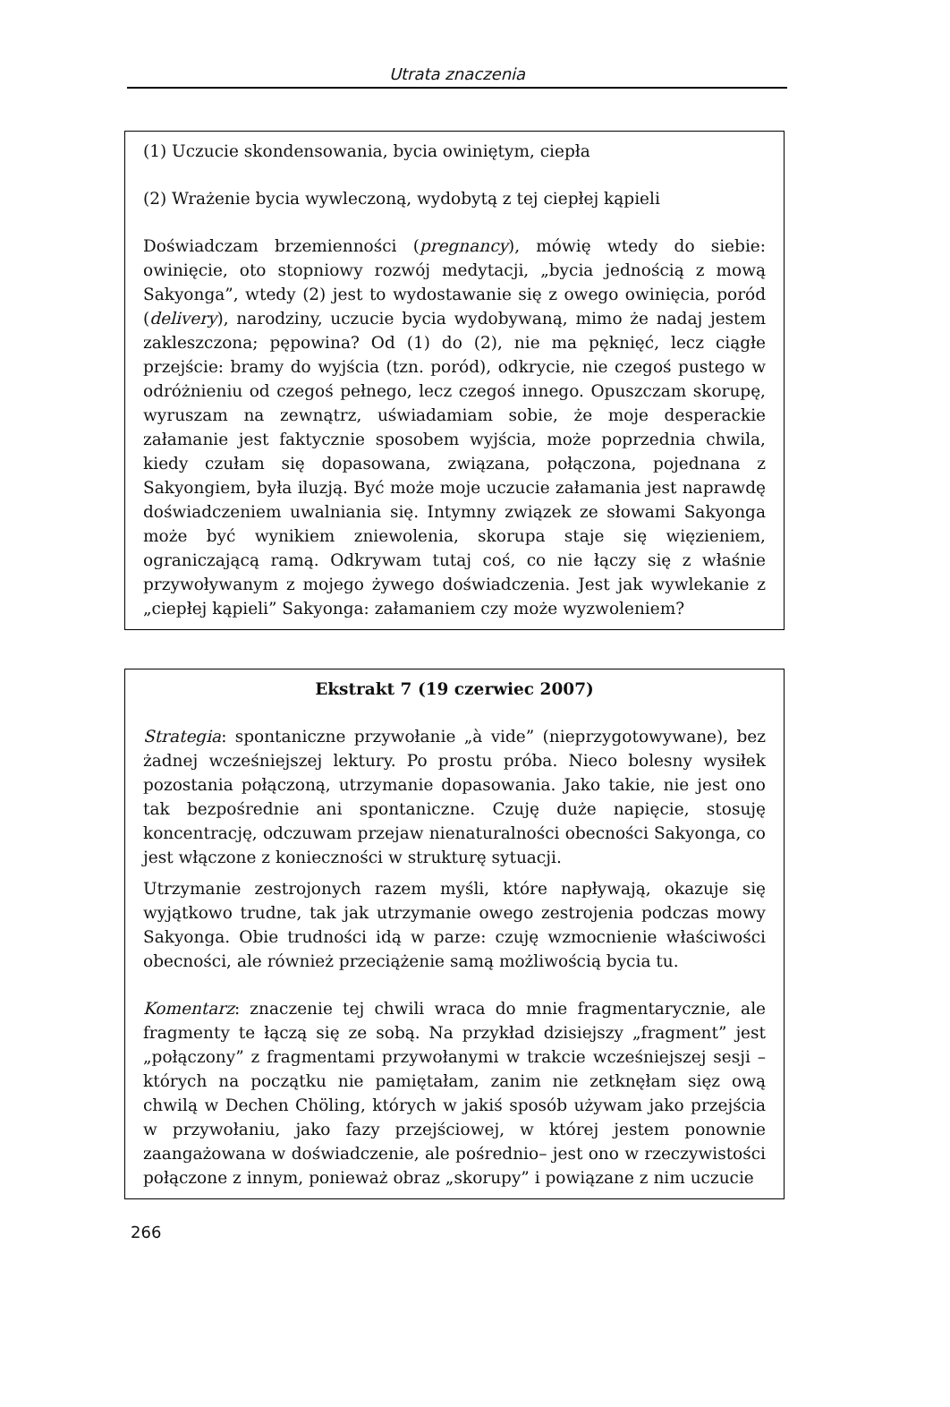Utrata znaczenia
(1) Uczucie skondensowania, bycia owiniętym, ciepła
(2) Wrażenie bycia wywleczoną, wydobytą z tej ciepłej kąpieli
Doświadczam brzemienności (pregnancy), mówię wtedy do siebie: owinięcie, oto stopniowy rozwój medytacji, „bycia jednością z mową Sakyonga”, wtedy (2) jest to wydostawanie się z owego owinięcia, poród (delivery), narodziny, uczucie bycia wydobywaną, mimo że nadaj jestem zakleszczona; pępowina? Od (1) do (2), nie ma pęknięć, lecz ciągłe przejście: bramy do wyjścia (tzn. poród), odkrycie, nie czegoś pustego w odróżnieniu od czegoś pełnego, lecz czegoś innego. Opuszczam skorupę, wyruszam na zewnątrz, uświadamiam sobie, że moje desperackie załamanie jest faktycznie sposobem wyjścia, może poprzednia chwila, kiedy czułam się dopasowana, związana, połączona, pojednana z Sakyongiem, była iluzją. Być może moje uczucie załamania jest naprawdę doświadczeniem uwalniania się. Intymny związek ze słowami Sakyonga może być wynikiem zniewolenia, skorupa staje się więzieniem, ograniczającą ramą. Odkrywam tutaj coś, co nie łączy się z właśnie przywoływanym z mojego żywego doświadczenia. Jest jak wywlekanie z „ciepłej kąpieli” Sakyonga: załamaniem czy może wyzwoleniem?
Ekstrakt 7 (19 czerwiec 2007)
Strategia: spontaniczne przywołanie „à vide” (nieprzygotowywane), bez żadnej wcześniejszej lektury. Po prostu próba. Nieco bolesny wysiłek pozostania połączoną, utrzymanie dopasowania. Jako takie, nie jest ono tak bezpośrednie ani spontaniczne. Czuję duże napięcie, stosuję koncentrację, odczuwam przejaw nienaturalności obecności Sakyonga, co jest włączone z konieczności w strukturę sytuacji.
Utrzymanie zestrojonych razem myśli, które napływają, okazuje się wyjątkowo trudne, tak jak utrzymanie owego zestrojenia podczas mowy Sakyonga. Obie trudności idą w parze: czuję wzmocnienie właściwości obecności, ale również przeciążenie samą możliwością bycia tu.
Komentarz: znaczenie tej chwili wraca do mnie fragmentarycznie, ale fragmenty te łączą się ze sobą. Na przykład dzisiejszy „fragment” jest „połączony” z fragmentami przywołanymi w trakcie wcześniejszej sesji – których na początku nie pamiętałam, zanim nie zetknęłam sięz ową chwilą w Dechen Chöling, których w jakiś sposób używam jako przejścia w przywołaniu, jako fazy przejściowej, w której jestem ponownie zaangażowana w doświadczenie, ale pośrednio– jest ono w rzeczywistości połączone z innym, ponieważ obraz „skorupy” i powiązane z nim uczucie
266